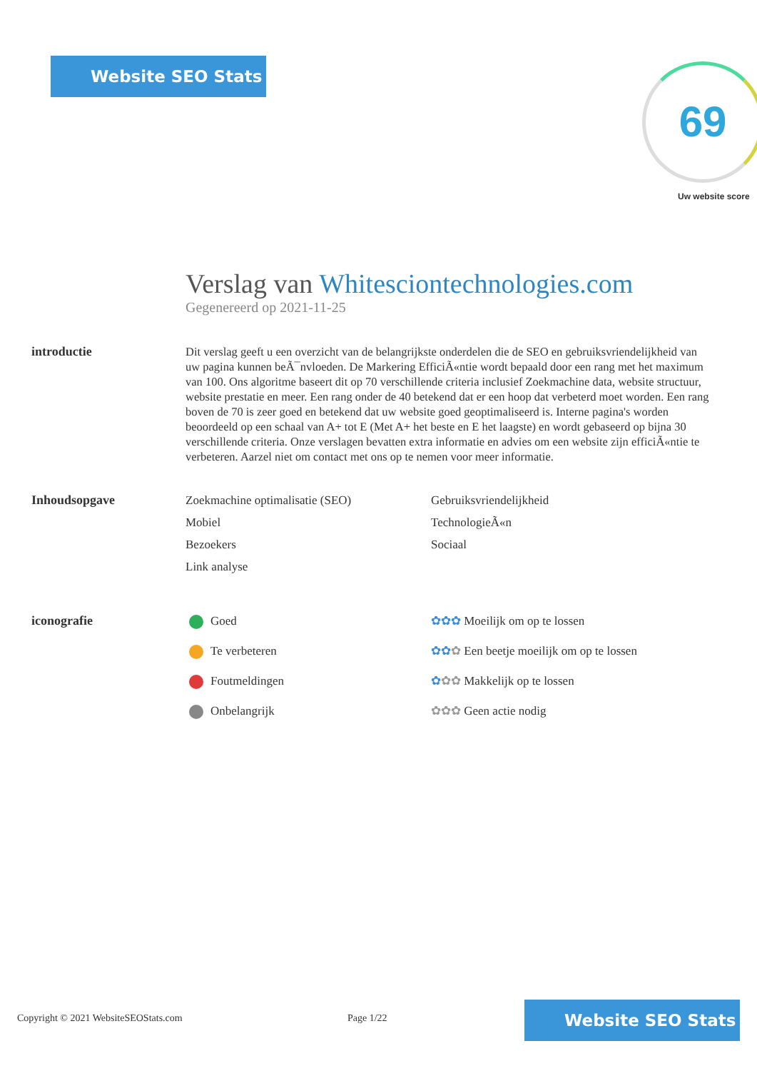Website SEO Stats 69
Uw website score
Verslag van Whitesciontechnologies.com
Gegenereerd op 2021-11-25
introductie
Dit verslag geeft u een overzicht van de belangrijkste onderdelen die de SEO en gebruiksvriendelijkheid van uw pagina kunnen beÃ¯nvloeden. De Markering EfficiÃ«ntie wordt bepaald door een rang met het maximum van 100. Ons algoritme baseert dit op 70 verschillende criteria inclusief Zoekmachine data, website structuur, website prestatie en meer. Een rang onder de 40 betekend dat er een hoop dat verbeterd moet worden. Een rang boven de 70 is zeer goed en betekend dat uw website goed geoptimaliseerd is. Interne pagina's worden beoordeeld op een schaal van A+ tot E (Met A+ het beste en E het laagste) en wordt gebaseerd op bijna 30 verschillende criteria. Onze verslagen bevatten extra informatie en advies om een website zijn efficiÃ«ntie te verbeteren. Aarzel niet om contact met ons op te nemen voor meer informatie.
Inhoudsopgave
Zoekmachine optimalisatie (SEO)
Gebruiksvriendelijkheid
Mobiel
TechnologieÃ«n
Bezoekers
Sociaal
Link analyse
iconografie
Goed
✿✿✿ Moeilijk om op te lossen
Te verbeteren
✿✿✿ Een beetje moeilijk om op te lossen
Foutmeldingen
✿✿✿ Makkelijk op te lossen
Onbelangrijk
✿✿✿ Geen actie nodig
Copyright © 2021 WebsiteSEOStats.com Page 1/22
Website SEO Stats